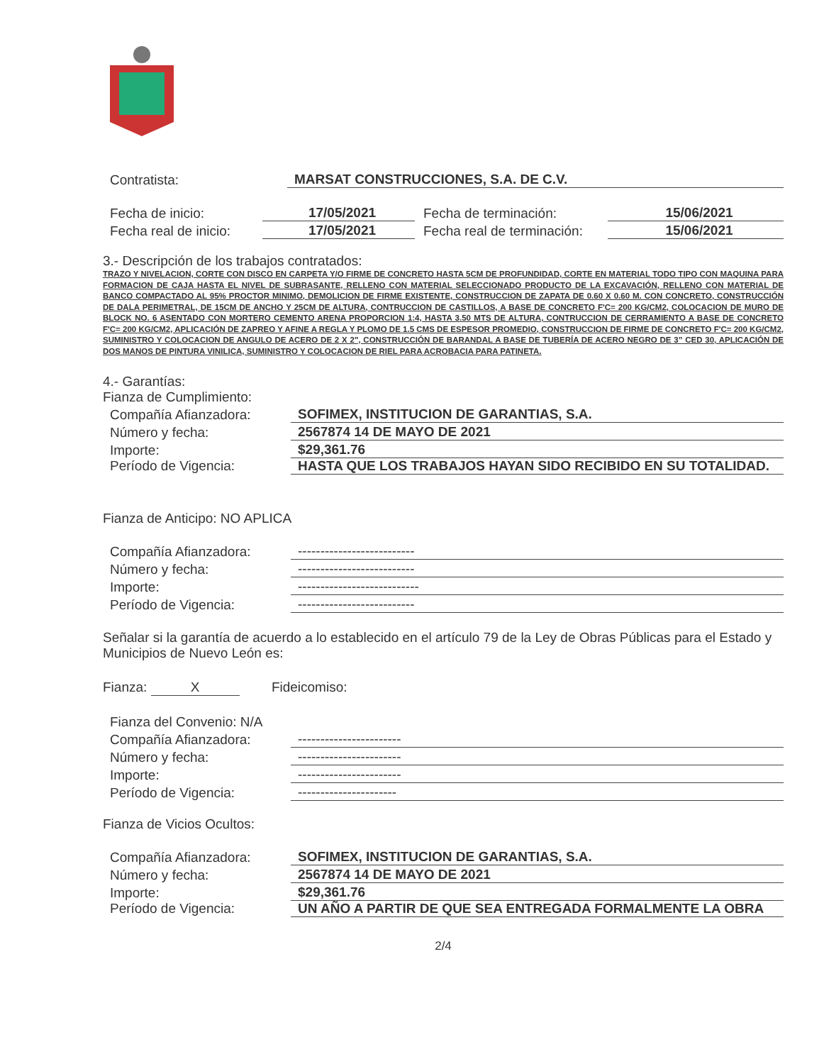Contratista: MARSAT CONSTRUCCIONES, S.A. DE C.V.
Fecha de inicio: 17/05/2021 Fecha de terminación: 15/06/2021
Fecha real de inicio: 17/05/2021 Fecha real de terminación: 15/06/2021
3.- Descripción de los trabajos contratados:
TRAZO Y NIVELACION, CORTE CON DISCO EN CARPETA Y/O FIRME DE CONCRETO HASTA 5CM DE PROFUNDIDAD, CORTE EN MATERIAL TODO TIPO CON MAQUINA PARA FORMACION DE CAJA HASTA EL NIVEL DE SUBRASANTE, RELLENO CON MATERIAL SELECCIONADO PRODUCTO DE LA EXCAVACIÓN, RELLENO CON MATERIAL DE BANCO COMPACTADO AL 95% PROCTOR MINIMO, DEMOLICION DE FIRME EXISTENTE, CONSTRUCCION DE ZAPATA DE 0.60 X 0.60 M. CON CONCRETO, CONSTRUCCIÓN DE DALA PERIMETRAL, DE 15CM DE ANCHO Y 25CM DE ALTURA, CONTRUCCION DE CASTILLOS, A BASE DE CONCRETO F'C= 200 KG/CM2, COLOCACION DE MURO DE BLOCK NO. 6 ASENTADO CON MORTERO CEMENTO ARENA PROPORCION 1:4, HASTA 3.50 MTS DE ALTURA, CONTRUCCION DE CERRAMIENTO A BASE DE CONCRETO F'C= 200 KG/CM2, APLICACIÓN DE ZAPREO Y AFINE A REGLA Y PLOMO DE 1.5 CMS DE ESPESOR PROMEDIO, CONSTRUCCION DE FIRME DE CONCRETO F'C= 200 KG/CM2, SUMINISTRO Y COLOCACION DE ANGULO DE ACERO DE 2 X 2", CONSTRUCCIÓN DE BARANDAL A BASE DE TUBERÍA DE ACERO NEGRO DE 3” CED 30, APLICACIÓN DE DOS MANOS DE PINTURA VINILICA, SUMINISTRO Y COLOCACION DE RIEL PARA ACROBACIA PARA PATINETA.
4.- Garantías:
Fianza de Cumplimiento:
Compañía Afianzadora: SOFIMEX, INSTITUCION DE GARANTIAS, S.A.
Número y fecha: 2567874 14 DE MAYO DE 2021
Importe: $29,361.76
Período de Vigencia: HASTA QUE LOS TRABAJOS HAYAN SIDO RECIBIDO EN SU TOTALIDAD.
Fianza de Anticipo: NO APLICA
Compañía Afianzadora: --------------------------
Número y fecha: --------------------------
Importe: ---------------------------
Período de Vigencia: --------------------------
Señalar si la garantía de acuerdo a lo establecido en el artículo 79 de la Ley de Obras Públicas para el Estado y Municipios de Nuevo León es:
Fianza: X Fideicomiso:
Fianza del Convenio: N/A
Compañía Afianzadora: -----------------------
Número y fecha: -----------------------
Importe: -----------------------
Período de Vigencia: ----------------------
Fianza de Vicios Ocultos:
Compañía Afianzadora: SOFIMEX, INSTITUCION DE GARANTIAS, S.A.
Número y fecha: 2567874 14 DE MAYO DE 2021
Importe: $29,361.76
Período de Vigencia: UN AÑO A PARTIR DE QUE SEA ENTREGADA FORMALMENTE LA OBRA
2/4